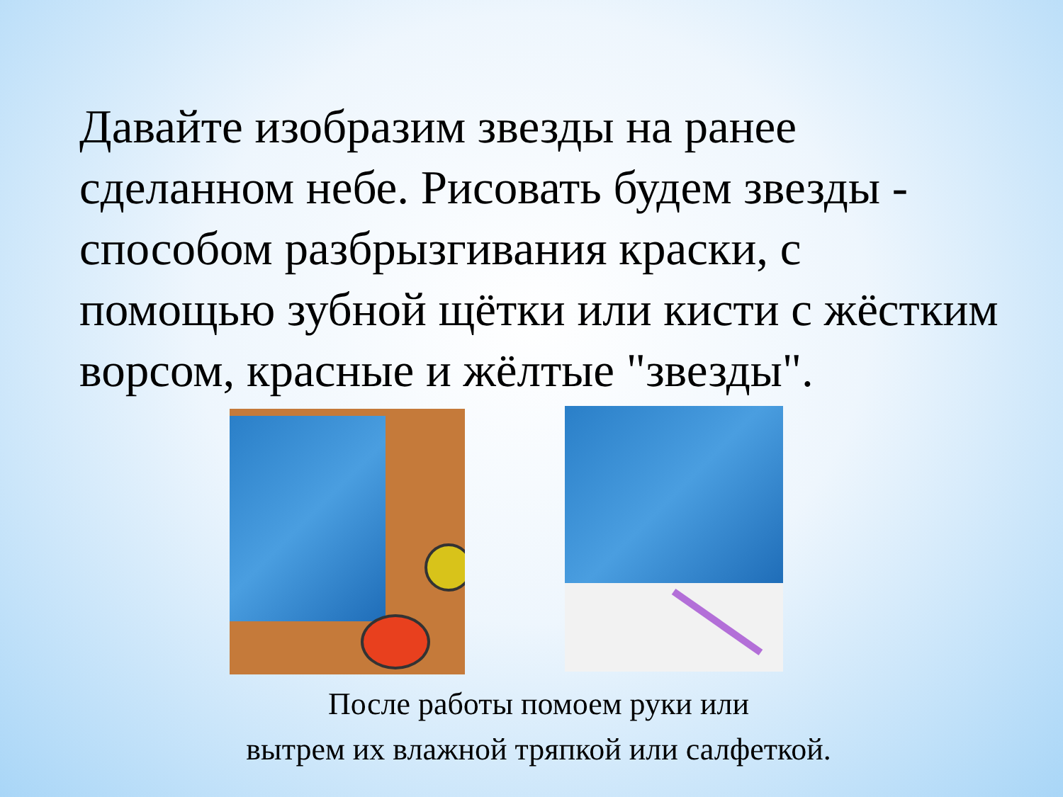Давайте изобразим звезды на ранее сделанном небе. Рисовать будем звезды - способом разбрызгивания краски, с помощью зубной щётки или кисти с жёстким ворсом, красные и жёлтые "звезды".
После работы помоем руки или
вытрем их влажной тряпкой или салфеткой.